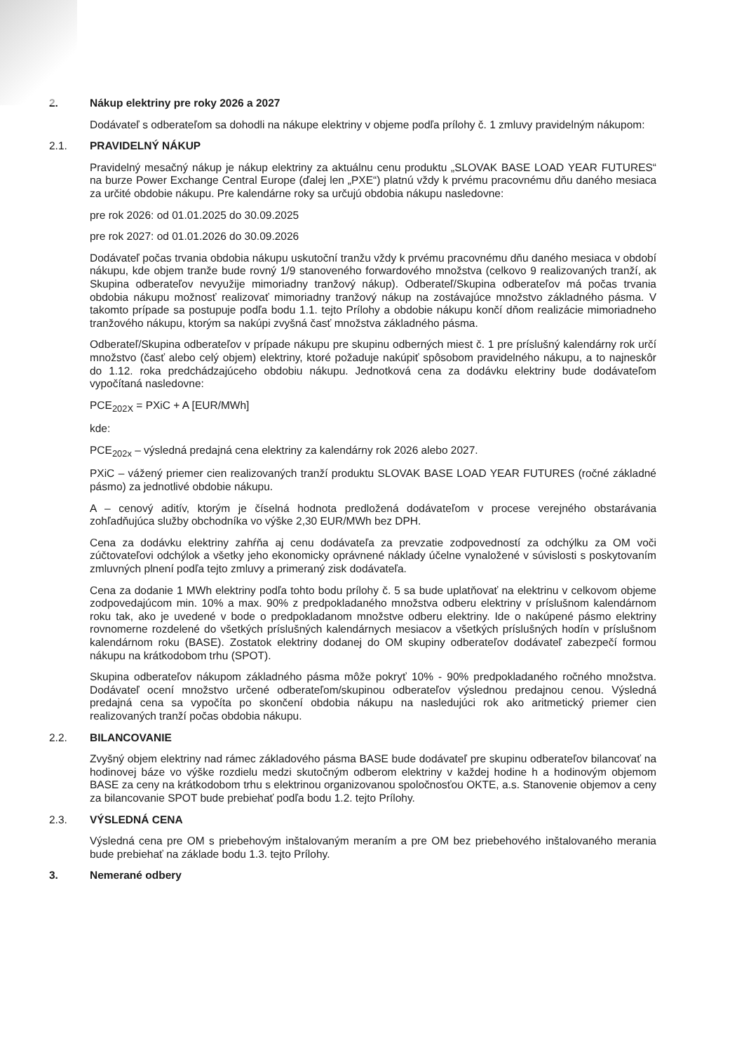2. Nákup elektriny pre roky 2026 a 2027
Dodávateľ s odberateľom sa dohodli na nákupe elektriny v objeme podľa prílohy č. 1 zmluvy pravidelným nákupom:
2.1. PRAVIDELNÝ NÁKUP
Pravidelný mesačný nákup je nákup elektriny za aktuálnu cenu produktu „SLOVAK BASE LOAD YEAR FUTURES“ na burze Power Exchange Central Europe (ďalej len „PXE“) platnú vždy k prvému pracovnému dňu daného mesiaca za určité obdobie nákupu. Pre kalendárne roky sa určujú obdobia nákupu nasledovne:
pre rok 2026: od 01.01.2025 do 30.09.2025
pre rok 2027: od 01.01.2026 do 30.09.2026
Dodávateľ počas trvania obdobia nákupu uskutoční tranžu vždy k prvému pracovnému dňu daného mesiaca v období nákupu, kde objem tranže bude rovný 1/9 stanoveného forwardového množstva (celkovo 9 realizovaných tranží, ak Skupina odberateľov nevyužije mimoriadny tranžový nákup). Odberateľ/Skupina odberateľov má počas trvania obdobia nákupu možnosť realizovať mimoriadny tranžový nákup na zostávajúce množstvo základného pásma. V takomto prípade sa postupuje podľa bodu 1.1. tejto Prílohy a obdobie nákupu končí dňom realizácie mimoriadneho tranžového nákupu, ktorým sa nakúpi zvyšná časť množstva základného pásma.
Odberateľ/Skupina odberateľov v prípade nákupu pre skupinu odberných miest č. 1 pre príslušný kalendárny rok určí množstvo (časť alebo celý objem) elektriny, ktoré požaduje nakúpiť spôsobom pravidelného nákupu, a to najneskôr do 1.12. roka predchádzajúceho obdobiu nákupu. Jednotková cena za dodávku elektriny bude dodávateľom vypočítaná nasledovne:
PCE<sub>202X</sub> = PXiC + A [EUR/MWh]
kde:
PCE<sub>202x</sub> – výsledná predajná cena elektriny za kalendárny rok 2026 alebo 2027.
PXiC – vážený priemer cien realizovaných tranží produktu SLOVAK BASE LOAD YEAR FUTURES (ročné základné pásmo) za jednotlivé obdobie nákupu.
A – cenový aditív, ktorým je číselná hodnota predložená dodávateľom v procese verejného obstarávania zohľadňujúca služby obchodníka vo výške 2,30 EUR/MWh bez DPH.
Cena za dodávku elektriny zahŕňa aj cenu dodávateľa za prevzatie zodpovedností za odchýlku za OM voči zúčtovateľovi odchýlok a všetky jeho ekonomicky oprávnené náklady účelne vynaložené v súvislosti s poskytovaním zmluvných plnení podľa tejto zmluvy a primeraný zisk dodávateľa.
Cena za dodanie 1 MWh elektriny podľa tohto bodu prílohy č. 5 sa bude uplatňovať na elektrinu v celkovom objeme zodpovedajúcom min. 10% a max. 90% z predpokladaného množstva odberu elektriny v príslušnom kalendárnom roku tak, ako je uvedené v bode o predpokladanom množstve odberu elektriny. Ide o nakúpené pásmo elektriny rovnomerne rozdelené do všetkých príslušných kalendárnych mesiacov a všetkých príslušných hodín v príslušnom kalendárnom roku (BASE). Zostatok elektriny dodanej do OM skupiny odberateľov dodávateľ zabezpečí formou nákupu na krátkodobom trhu (SPOT).
Skupina odberateľov nákupom základného pásma môže pokryť 10% - 90% predpokladaného ročného množstva. Dodávateľ ocení množstvo určené odberateľom/skupinou odberateľov výslednou predajnou cenou. Výsledná predajná cena sa vypočíta po skončení obdobia nákupu na nasledujúci rok ako aritmetický priemer cien realizovaných tranží počas obdobia nákupu.
2.2. BILANCOVANIE
Zvyšný objem elektriny nad rámec základového pásma BASE bude dodávateľ pre skupinu odberateľov bilancovať na hodinovej báze vo výške rozdielu medzi skutočným odberom elektriny v každej hodine h a hodinovým objemom BASE za ceny na krátkodobom trhu s elektrinou organizovanou spoločnosťou OKTE, a.s. Stanovenie objemov a ceny za bilancovanie SPOT bude prebiehať podľa bodu 1.2. tejto Prílohy.
2.3. VÝSLEDNÁ CENA
Výsledná cena pre OM s priebehovým inštalovaným meraním a pre OM bez priebehového inštalovaného merania bude prebiehať na základe bodu 1.3. tejto Prílohy.
3. Nemerané odbery